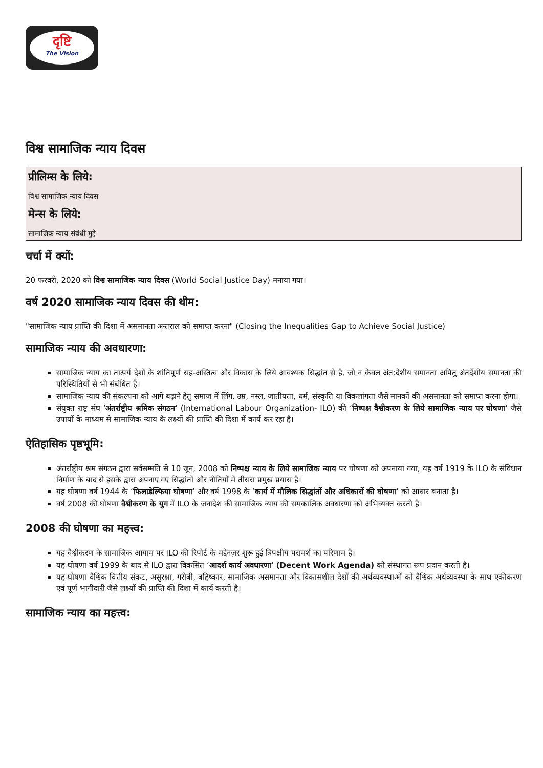दृष्टि
The Vision
विश्व सामाजिक न्याय दिवस
प्रीलिम्स के लिये:
विश्व सामाजिक न्याय दिवस
मेन्स के लिये:
सामाजिक न्याय संबंधी मुद्दे
चर्चा में क्यों:
20 फरवरी, 2020 को विश्व सामाजिक न्याय दिवस (World Social Justice Day) मनाया गया।
वर्ष 2020 सामाजिक न्याय दिवस की थीम:
"सामाजिक न्याय प्राप्ति की दिशा में असमानता अन्तराल को समाप्त करना" (Closing the Inequalities Gap to Achieve Social Justice)
सामाजिक न्याय की अवधारणा:
सामाजिक न्याय का तात्पर्य देशों के शांतिपूर्ण सह-अस्तित्व और विकास के लिये आवश्यक सिद्धांत से है, जो न केवल अंत:देशीय समानता अपितु अंतर्देशीय समानता की परिस्थितियों से भी संबंधित है।
सामाजिक न्याय की संकल्पना को आगे बढ़ाने हेतु समाज में लिंग, उम्र, नस्ल, जातीयता, धर्म, संस्कृति या विकलांगता जैसे मानकों की असमानता को समाप्त करना होगा।
संयुक्त राष्ट्र संघ ‘अंतर्राष्ट्रीय श्रमिक संगठन’ (International Labour Organization- ILO) की ‘निष्पक्ष वैश्वीकरण के लिये सामाजिक न्याय पर घोषणा’ जैसे उपायों के माध्यम से सामाजिक न्याय के लक्ष्यों की प्राप्ति की दिशा में कार्य कर रहा है।
ऐतिहासिक पृष्ठभूमि:
अंतर्राष्ट्रीय श्रम संगठन द्वारा सर्वसम्मति से 10 जून, 2008 को निष्पक्ष न्याय के लिये सामाजिक न्याय पर घोषणा को अपनाया गया, यह वर्ष 1919 के ILO के संविधान निर्माण के बाद से इसके द्वारा अपनाए गए सिद्धांतों और नीतियों में तीसरा प्रमुख प्रयास है।
यह घोषणा वर्ष 1944 के ‘फिलाडेल्फिया घोषणा’ और वर्ष 1998 के ‘कार्य में मौलिक सिद्धांतों और अधिकारों की घोषणा’ को आधार बनाता है।
वर्ष 2008 की घोषणा वैश्वीकरण के युग में ILO के जनादेश की सामाजिक न्याय की समकालिक अवधारणा को अभिव्यक्त करती है।
2008 की घोषणा का महत्त्व:
यह वैश्वीकरण के सामाजिक आयाम पर ILO की रिपोर्ट के मद्देनज़र शुरू हुई त्रिपक्षीय परामर्श का परिणाम है।
यह घोषणा वर्ष 1999 के बाद से ILO द्वारा विकसित ‘आदर्श कार्य अवधारणा’ (Decent Work Agenda) को संस्थागत रूप प्रदान करती है।
यह घोषणा वैश्विक वित्तीय संकट, असुरक्षा, गरीबी, बहिष्कार, सामाजिक असमानता और विकासशील देशों की अर्थव्यवस्थाओं को वैश्विक अर्थव्यवस्था के साथ एकीकरण एवं पूर्ण भागीदारी जैसे लक्ष्यों की प्राप्ति की दिशा में कार्य करती है।
सामाजिक न्याय का महत्त्व: